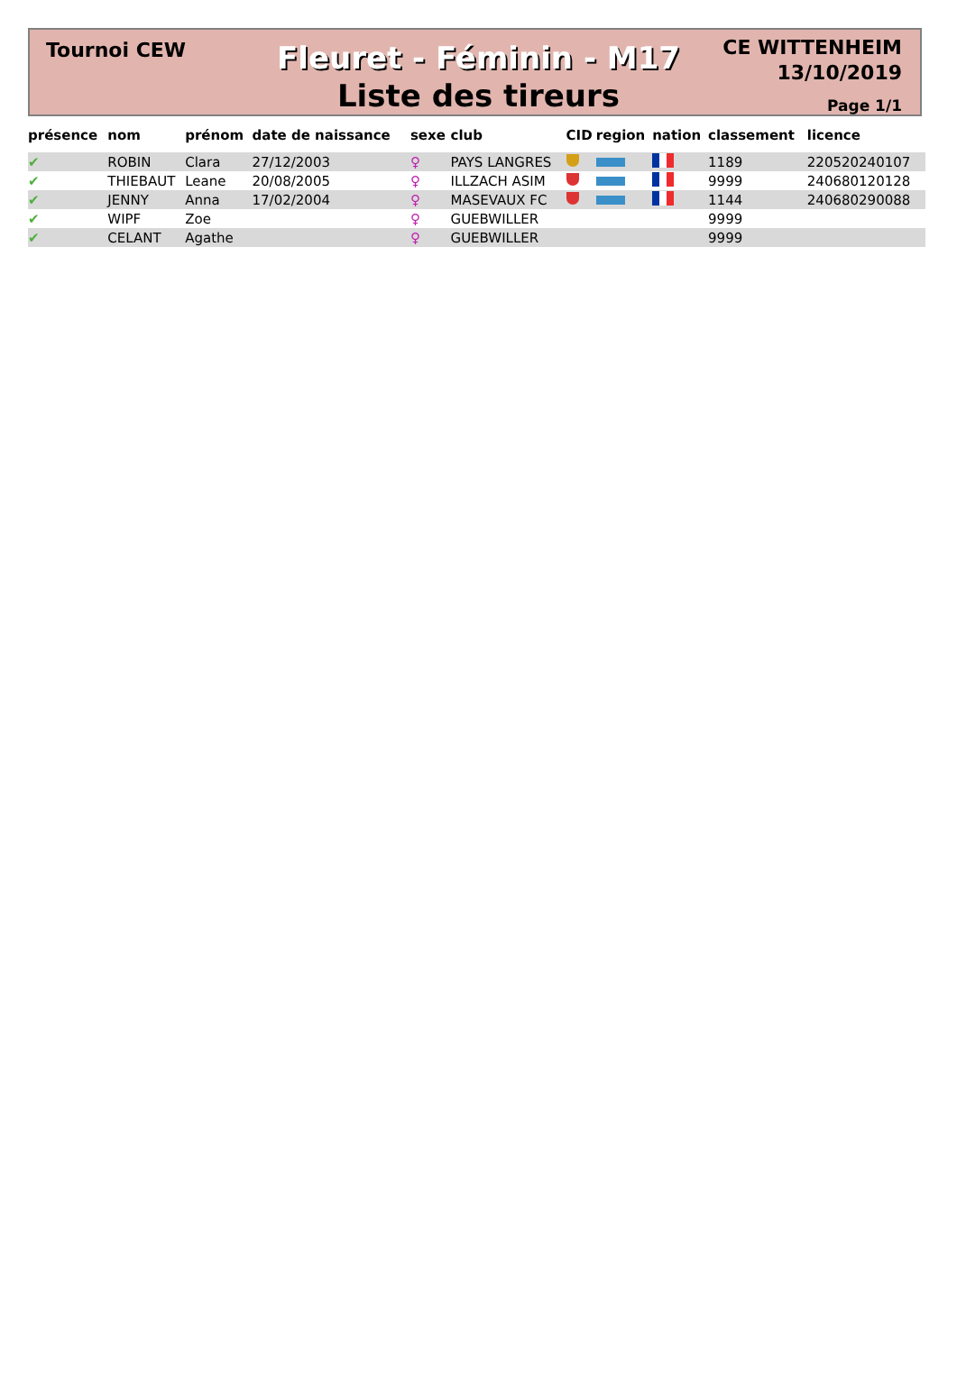Tournoi CEW
Fleuret - Féminin - M17
Liste des tireurs
CE WITTENHEIM
13/10/2019
Page 1/1
| présence | nom | prénom | date de naissance | sexe | club | CID | region | nation | classement | licence |
| --- | --- | --- | --- | --- | --- | --- | --- | --- | --- | --- |
| ✔ | ROBIN | Clara | 27/12/2003 | ♀ | PAYS LANGRES | | | | 1189 | 220520240107 |
| ✔ | THIEBAUT | Leane | 20/08/2005 | ♀ | ILLZACH ASIM | | | | 9999 | 240680120128 |
| ✔ | JENNY | Anna | 17/02/2004 | ♀ | MASEVAUX FC | | | | 1144 | 240680290088 |
| ✔ | WIPF | Zoe | | ♀ | GUEBWILLER | | | | 9999 | |
| ✔ | CELANT | Agathe | | ♀ | GUEBWILLER | | | | 9999 | |